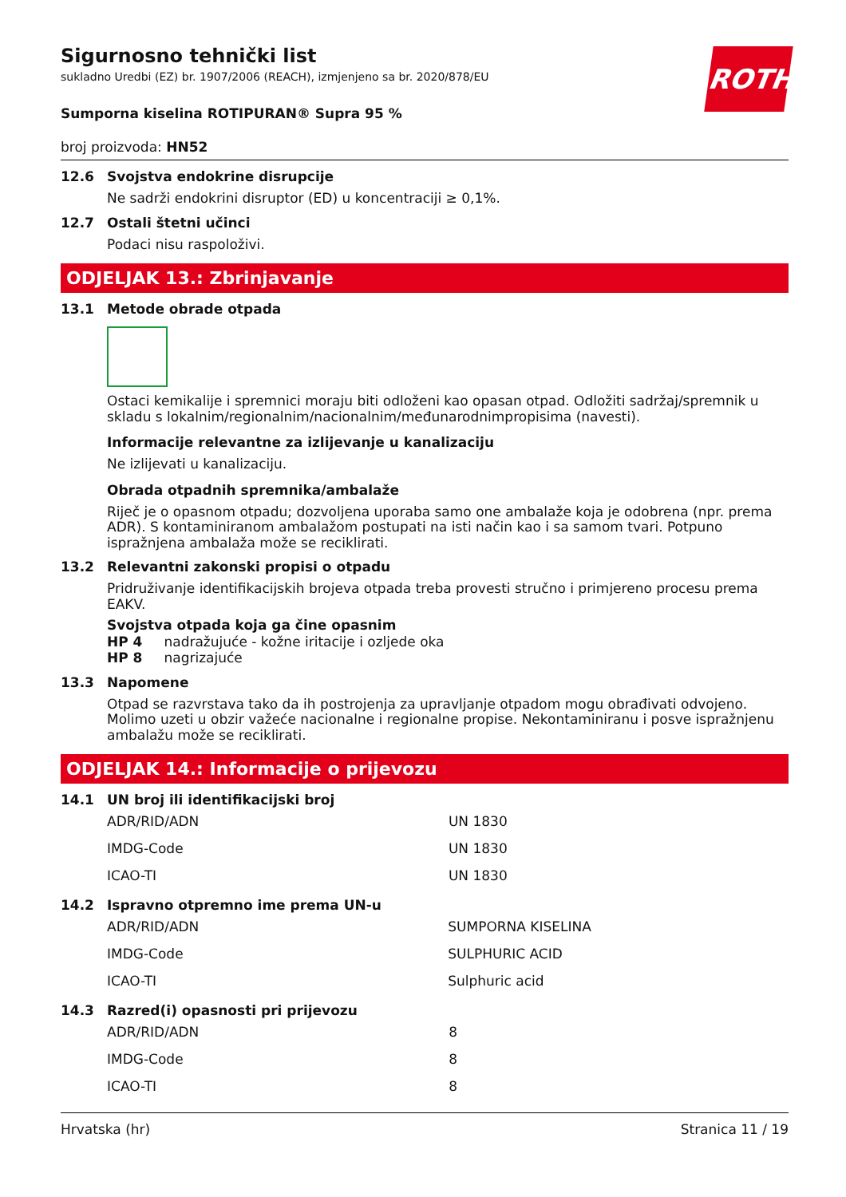ROTH
Sigurnosno tehnički list
sukladno Uredbi (EZ) br. 1907/2006 (REACH), izmjenjeno sa br. 2020/878/EU
Sumporna kiselina ROTIPURAN® Supra 95 %
broj proizvoda: HN52
12.6 Svojstva endokrine disrupcije
Ne sadrži endokrini disruptor (ED) u koncentraciji ≥ 0,1%.
12.7 Ostali štetni učinci
Podaci nisu raspoloživi.
ODJELJAK 13.: Zbrinjavanje
13.1 Metode obrade otpada
Ostaci kemikalije i spremnici moraju biti odloženi kao opasan otpad. Odložiti sadržaj/spremnik u skladu s lokalnim/regionalnim/nacionalnim/međunarodnimpropisima (navesti).
Informacije relevantne za izlijevanje u kanalizaciju
Ne izlijevati u kanalizaciju.
Obrada otpadnih spremnika/ambalaže
Riječ je o opasnom otpadu; dozvoljena uporaba samo one ambalaže koja je odobrena (npr. prema ADR). S kontaminiranom ambalažom postupati na isti način kao i sa samom tvari. Potpuno ispražnjena ambalaža može se reciklirati.
13.2 Relevantni zakonski propisi o otpadu
Pridruživanje identifikacijskih brojeva otpada treba provesti stručno i primjereno procesu prema EAKV.
Svojstva otpada koja ga čine opasnim
HP 4 nadražujuće - kožne iritacije i ozljede oka
HP 8 nagrizajuće
13.3 Napomene
Otpad se razvrstava tako da ih postrojenja za upravljanje otpadom mogu obrađivati odvojeno. Molimo uzeti u obzir važeće nacionalne i regionalne propise. Nekontaminiranu i posve ispražnjenu ambalažu može se reciklirati.
ODJELJAK 14.: Informacije o prijevozu
14.1 UN broj ili identifikacijski broj
| ADR/RID/ADN | UN 1830 |
| IMDG-Code | UN 1830 |
| ICAO-TI | UN 1830 |
14.2 Ispravno otpremno ime prema UN-u
| ADR/RID/ADN | SUMPORNA KISELINA |
| IMDG-Code | SULPHURIC ACID |
| ICAO-TI | Sulphuric acid |
14.3 Razred(i) opasnosti pri prijevozu
| ADR/RID/ADN | 8 |
| IMDG-Code | 8 |
| ICAO-TI | 8 |
Hrvatska (hr) Stranica 11 / 19